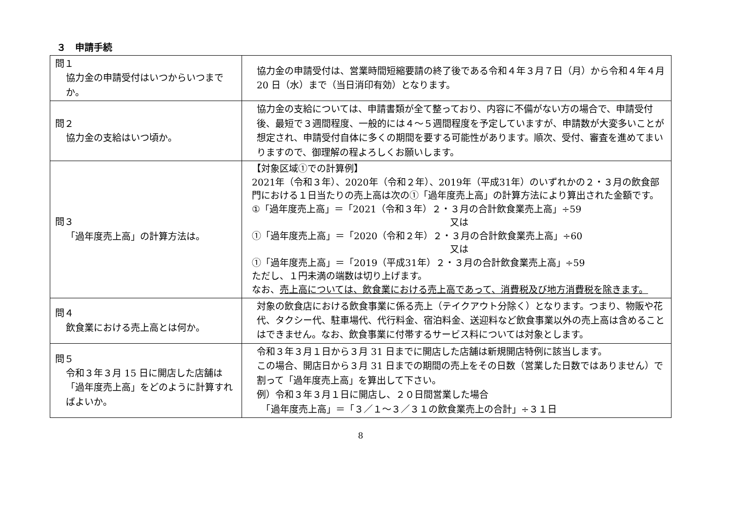３　申請手続
| 問１ 協力金の申請受付はいつからいつまでか。 | 協力金の申請受付は、営業時間短縮要請の終了後である令和４年３月７日（月）から令和４年４月 20 日（水）まで（当日消印有効）となります。 |
| 問２ 協力金の支給はいつ頃か。 | 協力金の支給については、申請書類が全て整っており、内容に不備がない方の場合で、申請受付後、最短で３週間程度、一般的には４～５週間程度を予定していますが、申請数が大変多いことが想定され、申請受付自体に多くの期間を要する可能性があります。順次、受付、審査を進めてまいりますので、御理解の程よろしくお願いします。 |
| 問３ 「過年度売上高」の計算方法は。 | 【対象区域①での計算例】 2021年（令和３年）、2020年（令和２年）、2019年（平成31年）のいずれかの２・３月の飲食部門における１日当たりの売上高は次の①「過年度売上高」の計算方法により算出された金額です。 ①「過年度売上高」＝「2021（令和３年）２・３月の合計飲食業売上高」÷59 又は ①「過年度売上高」＝「2020（令和２年）２・３月の合計飲食業売上高」÷60 又は ①「過年度売上高」＝「2019（平成31年）２・３月の合計飲食業売上高」÷59 ただし、１円未満の端数は切り上げます。 なお、 売上高については、飲食業における売上高であって、消費税及び地方消費税を除きます。 |
| 問４ 飲食業における売上高とは何か。 | 対象の飲食店における飲食事業に係る売上（テイクアウト分除く）となります。つまり、物販や花代、タクシー代、駐車場代、代行料金、宿泊料金、送迎料など飲食事業以外の売上高は含めることはできません。なお、飲食事業に付帯するサービス料については対象とします。 |
| 問５ 令和３年３月 15 日に開店した店舗は「過年度売上高」をどのように計算すればよいか。 | 令和３年３月１日から３月 31 日までに開店した店舗は新規開店特例に該当します。 この場合、開店日から３月 31 日までの期間の売上をその日数（営業した日数ではありません）で割って「過年度売上高」を算出して下さい。 例）令和３年３月１日に開店し、２０日間営業した場合 「過年度売上高」＝「３／１～３／３１の飲食業売上の合計」÷３１日 |
8